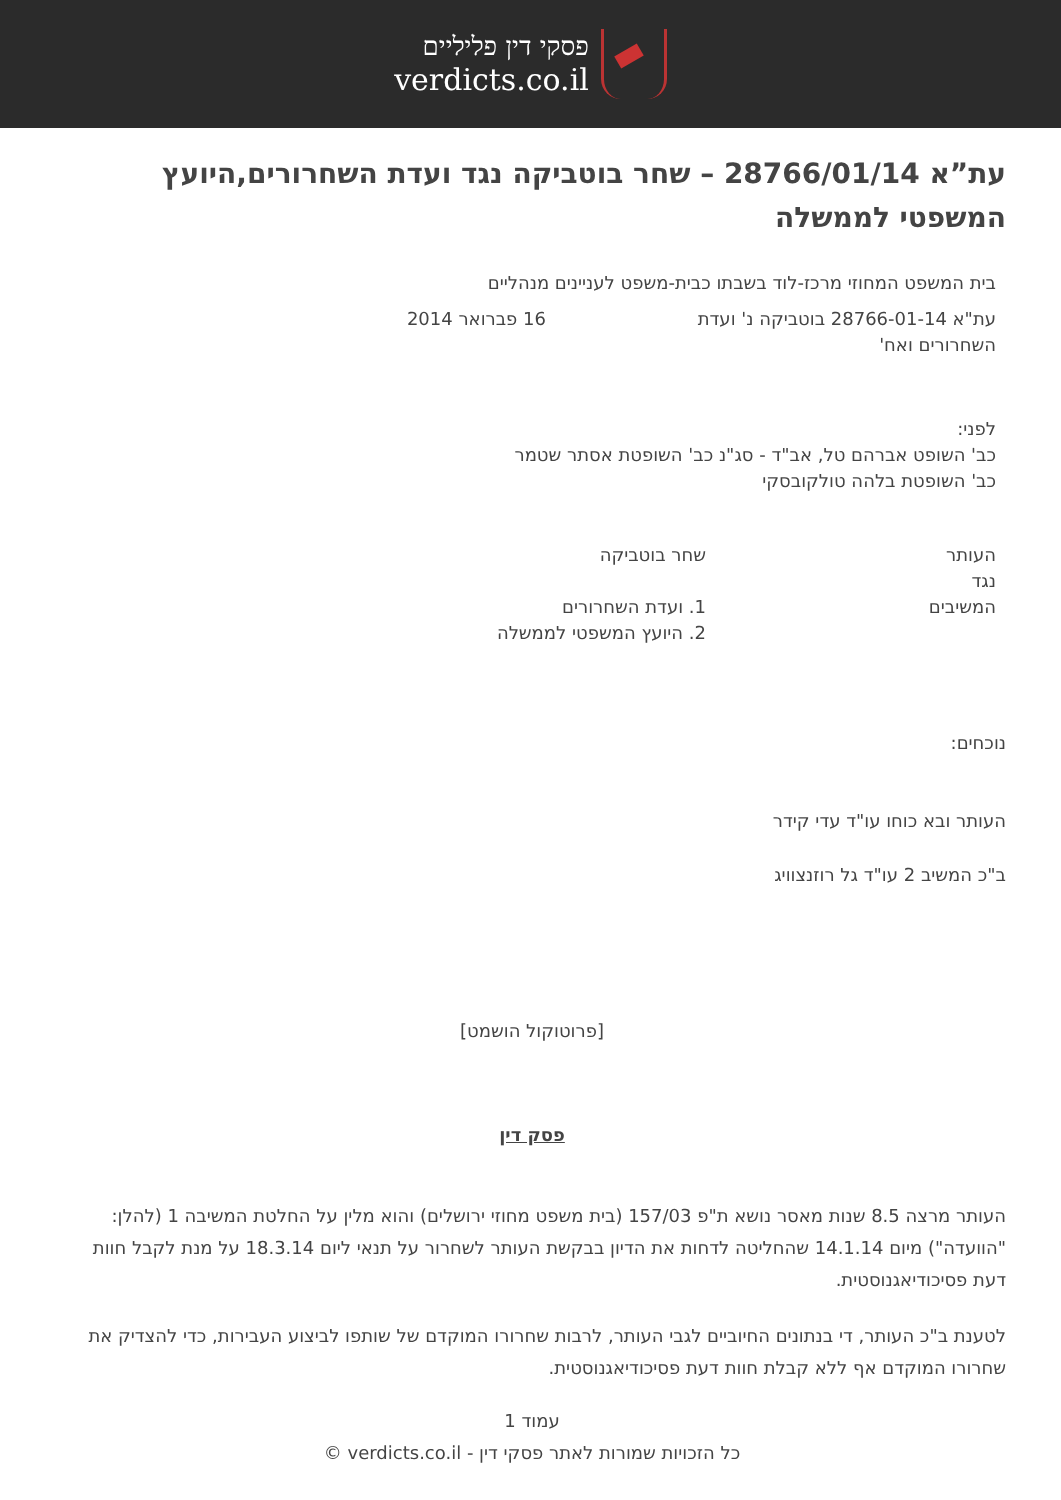פסקי דין פליליים
verdicts.co.il
עת”א 28766/01/14 – שחר בוטביקה נגד ועדת השחרורים,היועץ המשפטי לממשלה
בית המשפט המחוזי מרכז-לוד בשבתו כבית-משפט לעניינים מנהליים
עת"א 28766-01-14 בוטביקה נ' ועדת השחרורים ואח'
16 פברואר 2014
לפני:
כב' השופט אברהם טל, אב"ד - סג"נ כב' השופטת אסתר שטמר
כב' השופטת בלהה טולקובסקי
העותר
נגד
המשיבים
שחר בוטביקה
1. ועדת השחרורים
2. היועץ המשפטי לממשלה
נוכחים:
העותר ובא כוחו עו"ד עדי קידר
ב"כ המשיב 2 עו"ד גל רוזנצוויג
[פרוטוקול הושמט]
פסק דין
העותר מרצה 8.5 שנות מאסר נושא ת"פ 157/03 (בית משפט מחוזי ירושלים) והוא מלין על החלטת המשיבה 1 (להלן: "הוועדה") מיום 14.1.14 שהחליטה לדחות את הדיון בבקשת העותר לשחרור על תנאי ליום 18.3.14 על מנת לקבל חוות דעת פסיכודיאגנוסטית.
לטענת ב"כ העותר, די בנתונים החיוביים לגבי העותר, לרבות שחרורו המוקדם של שותפו לביצוע העבירות, כדי להצדיק את שחרורו המוקדם אף ללא קבלת חוות דעת פסיכודיאגנוסטית.
עמוד 1
כל הזכויות שמורות לאתר פסקי דין - verdicts.co.il ©